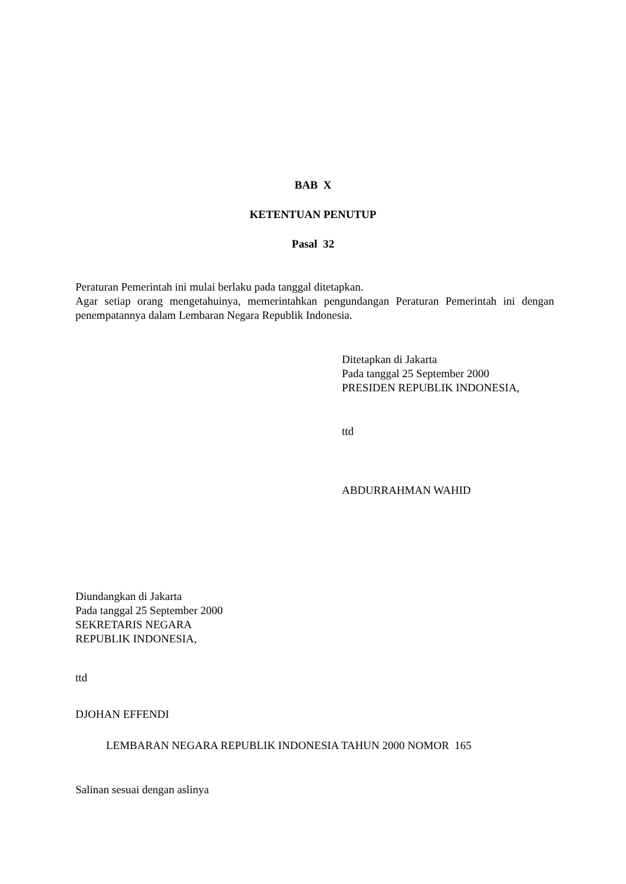BAB X
KETENTUAN PENUTUP
Pasal 32
Peraturan Pemerintah ini mulai berlaku pada tanggal ditetapkan.
Agar setiap orang mengetahuinya, memerintahkan pengundangan Peraturan Pemerintah ini dengan penempatannya dalam Lembaran Negara Republik Indonesia.
Ditetapkan di Jakarta
Pada tanggal 25 September 2000
PRESIDEN REPUBLIK INDONESIA,
ttd
ABDURRAHMAN WAHID
Diundangkan di Jakarta
Pada tanggal 25 September 2000
SEKRETARIS NEGARA
REPUBLIK INDONESIA,
ttd
DJOHAN EFFENDI
LEMBARAN NEGARA REPUBLIK INDONESIA TAHUN 2000 NOMOR 165
Salinan sesuai dengan aslinya